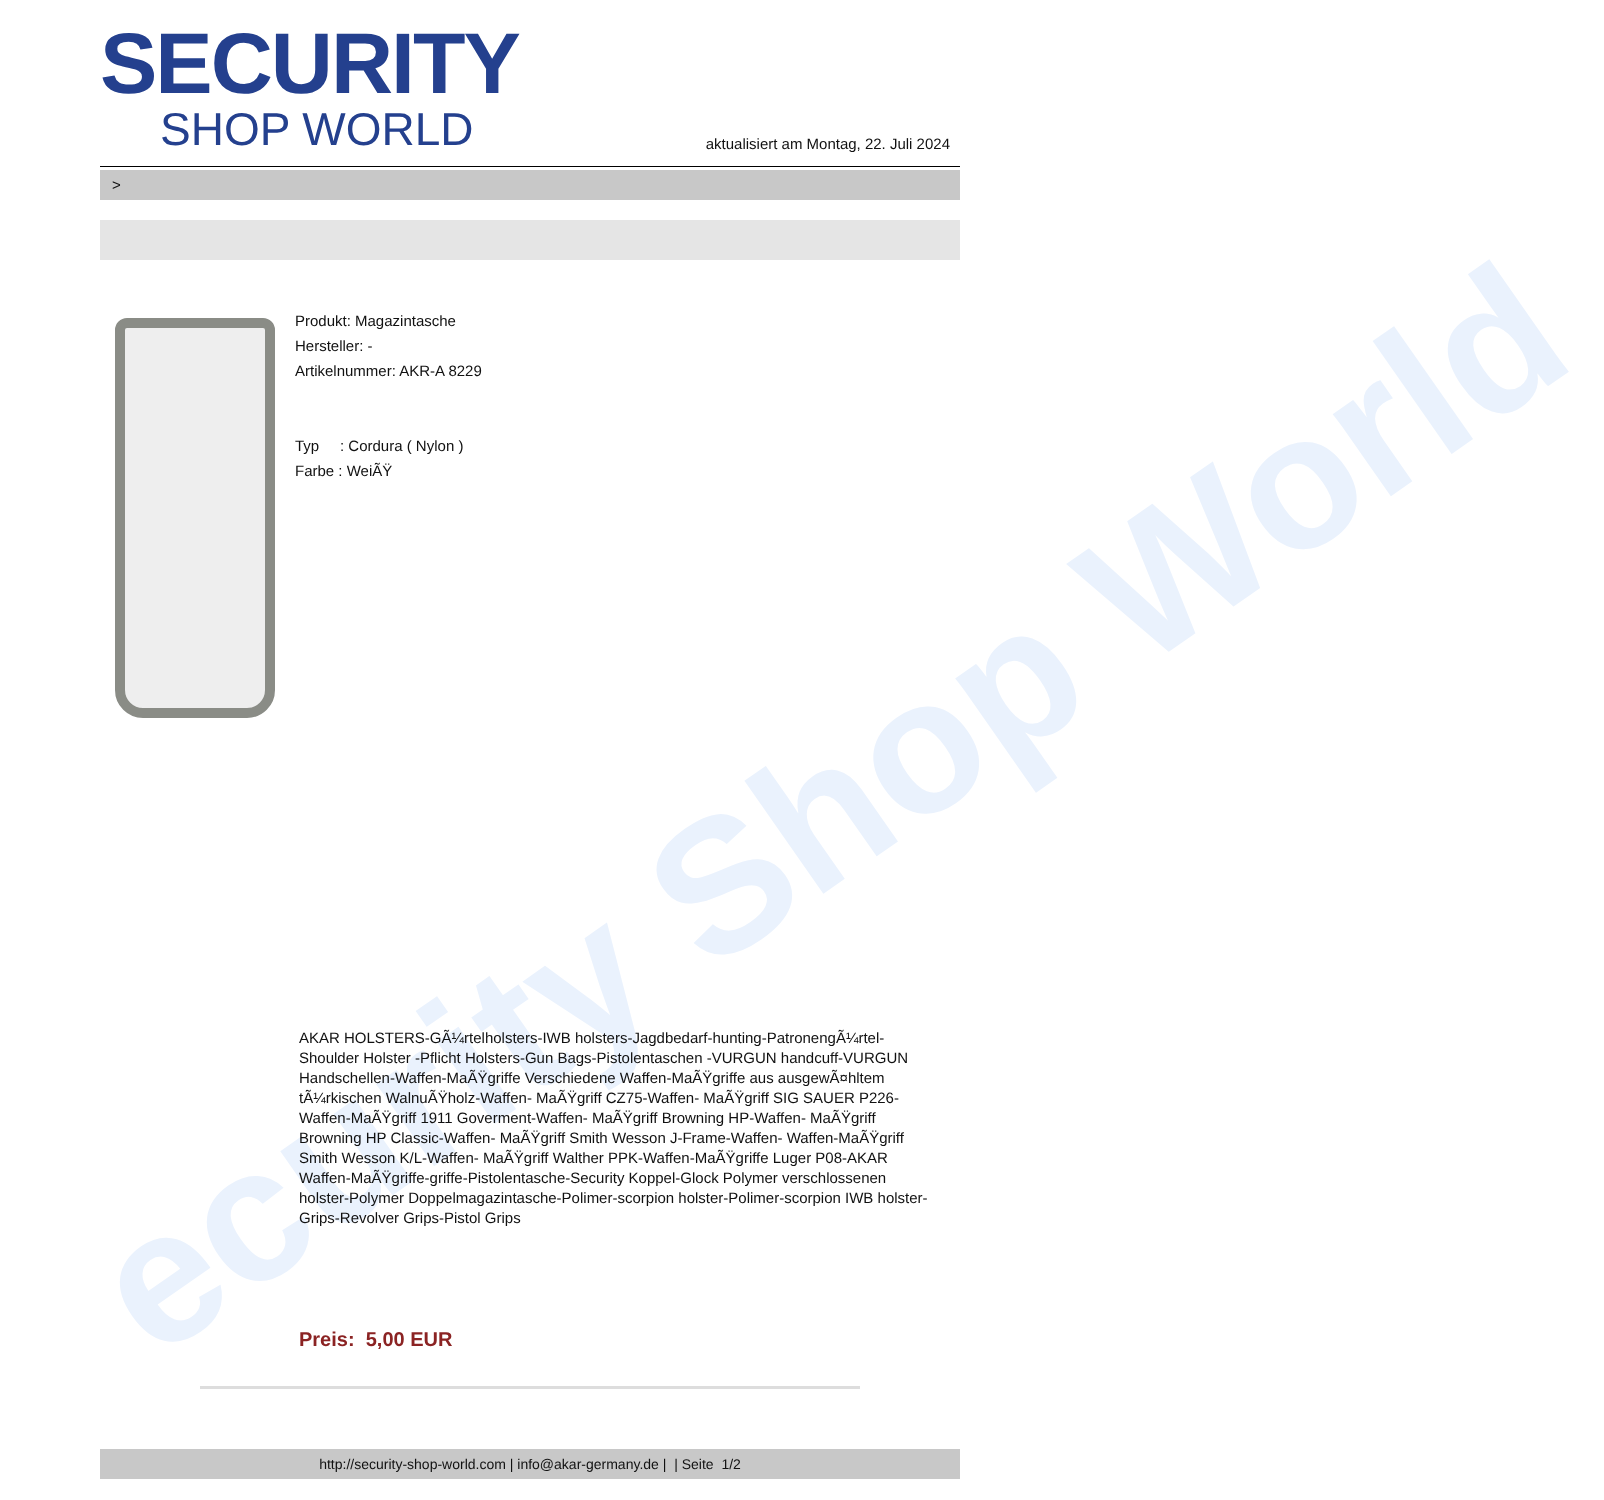ecurity Shop World
SECURITY
SHOP WORLD
aktualisiert am Montag, 22. Juli 2024
>
Produkt: Magazintasche
Hersteller: -
Artikelnummer: AKR-A 8229
Typ : Cordura ( Nylon )
Farbe : WeiÃŸ
AKAR HOLSTERS-GÃ¼rtelholsters-IWB holsters-Jagdbedarf-hunting-PatronengÃ¼rtel- Shoulder Holster -Pflicht Holsters-Gun Bags-Pistolentaschen -VURGUN handcuff-VURGUN Handschellen-Waffen-MaÃŸgriffe Verschiedene Waffen-MaÃŸgriffe aus ausgewÃ¤hltem tÃ¼rkischen WalnuÃŸholz-Waffen- MaÃŸgriff CZ75-Waffen- MaÃŸgriff SIG SAUER P226-Waffen-MaÃŸgriff 1911 Goverment-Waffen- MaÃŸgriff Browning HP-Waffen- MaÃŸgriff Browning HP Classic-Waffen- MaÃŸgriff Smith Wesson J-Frame-Waffen- Waffen-MaÃŸgriff Smith Wesson K/L-Waffen- MaÃŸgriff Walther PPK-Waffen-MaÃŸgriffe Luger P08-AKAR Waffen-MaÃŸgriffe-griffe-Pistolentasche-Security Koppel-Glock Polymer verschlossenen holster-Polymer Doppelmagazintasche-Polimer-scorpion holster-Polimer-scorpion IWB holster-Grips-Revolver Grips-Pistol Grips
Preis: 5,00 EUR
http://security-shop-world.com | info@akar-germany.de | | Seite 1/2